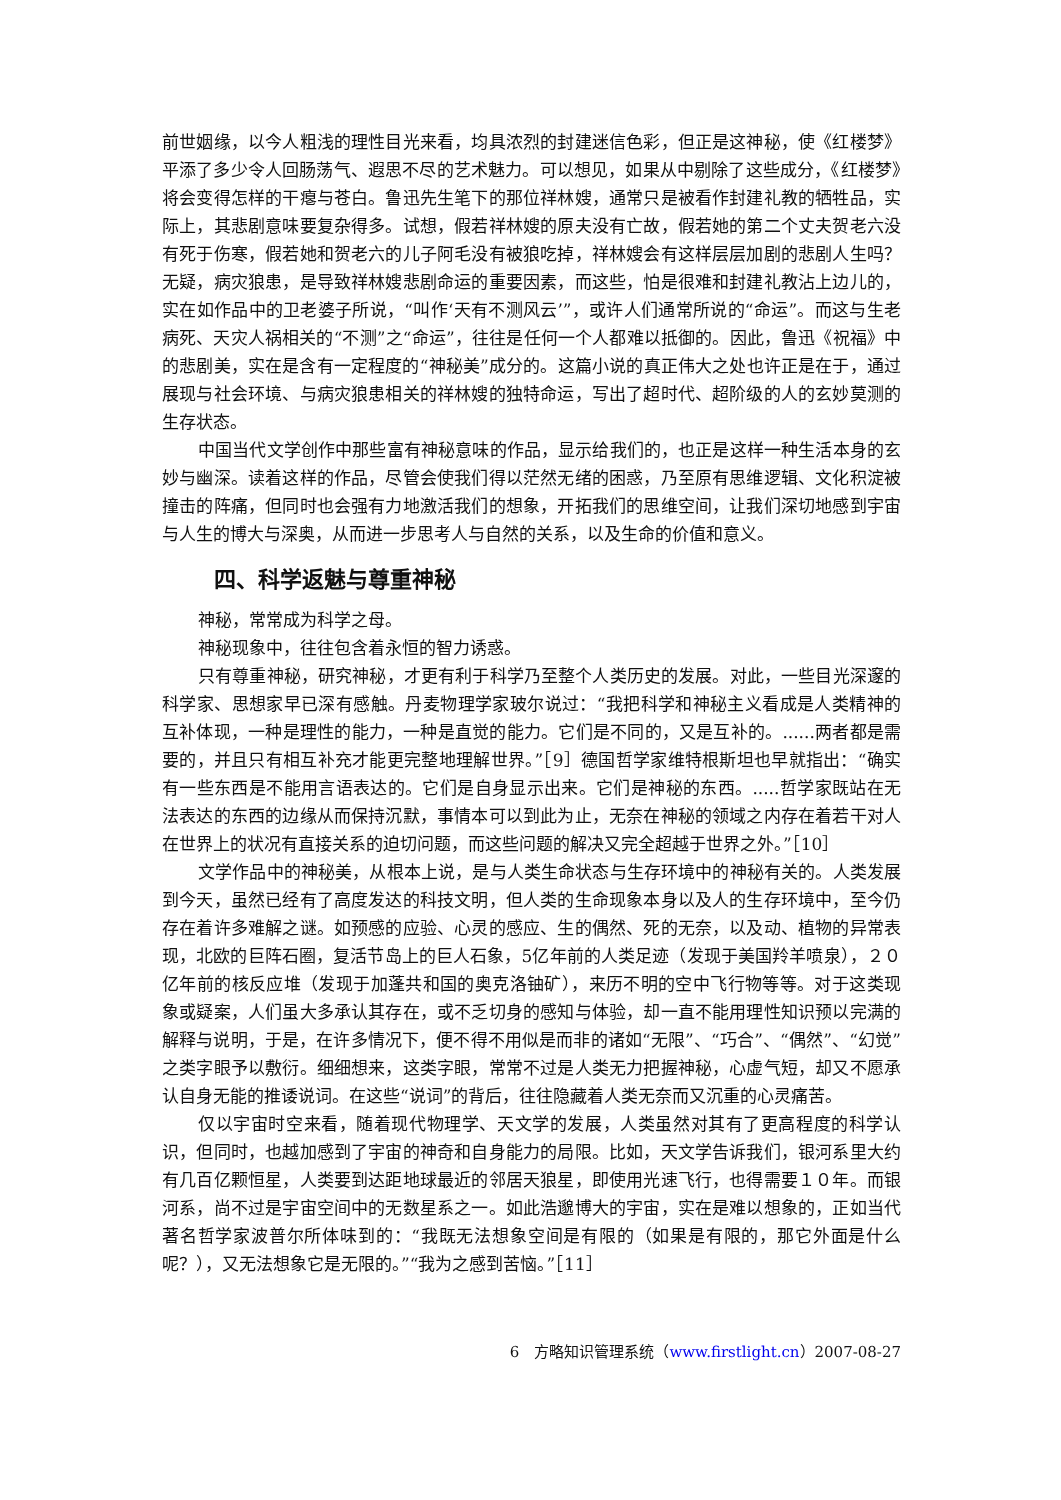前世姻缘，以今人粗浅的理性目光来看，均具浓烈的封建迷信色彩，但正是这神秘，使《红楼梦》平添了多少令人回肠荡气、遐思不尽的艺术魅力。可以想见，如果从中剔除了这些成分，《红楼梦》将会变得怎样的干瘪与苍白。鲁迅先生笔下的那位祥林嫂，通常只是被看作封建礼教的牺牲品，实际上，其悲剧意味要复杂得多。试想，假若祥林嫂的原夫没有亡故，假若她的第二个丈夫贺老六没有死于伤寒，假若她和贺老六的儿子阿毛没有被狼吃掉，祥林嫂会有这样层层加剧的悲剧人生吗？无疑，病灾狼患，是导致祥林嫂悲剧命运的重要因素，而这些，怕是很难和封建礼教沾上边儿的，实在如作品中的卫老婆子所说，“叫作‘天有不测风云’”，或许人们通常所说的“命运”。而这与生老病死、天灾人祸相关的“不测”之“命运”，往往是任何一个人都难以抵御的。因此，鲁迅《祝福》中的悲剧美，实在是含有一定程度的“神秘美”成分的。这篇小说的真正伟大之处也许正是在于，通过展现与社会环境、与病灾狼患相关的祥林嫂的独特命运，写出了超时代、超阶级的人的玄妙莫测的生存状态。
中国当代文学创作中那些富有神秘意味的作品，显示给我们的，也正是这样一种生活本身的玄妙与幽深。读着这样的作品，尽管会使我们得以茫然无绪的困惑，乃至原有思维逻辑、文化积淀被撞击的阵痛，但同时也会强有力地激活我们的想象，开拓我们的思维空间，让我们深切地感到宇宙与人生的博大与深奥，从而进一步思考人与自然的关系，以及生命的价值和意义。
四、科学返魅与尊重神秘
神秘，常常成为科学之母。
神秘现象中，往往包含着永恒的智力诱惑。
只有尊重神秘，研究神秘，才更有利于科学乃至整个人类历史的发展。对此，一些目光深邃的科学家、思想家早已深有感触。丹麦物理学家玻尔说过：“我把科学和神秘主义看成是人类精神的互补体现，一种是理性的能力，一种是直觉的能力。它们是不同的，又是互补的。......两者都是需要的，并且只有相互补充才能更完整地理解世界。”［9］德国哲学家维特根斯坦也早就指出：“确实有一些东西是不能用言语表达的。它们是自身显示出来。它们是神秘的东西。.....哲学家既站在无法表达的东西的边缘从而保持沉默，事情本可以到此为止，无奈在神秘的领域之内存在着若干对人在世界上的状况有直接关系的迫切问题，而这些问题的解决又完全超越于世界之外。”［10］
文学作品中的神秘美，从根本上说，是与人类生命状态与生存环境中的神秘有关的。人类发展到今天，虽然已经有了高度发达的科技文明，但人类的生命现象本身以及人的生存环境中，至今仍存在着许多难解之谜。如预感的应验、心灵的感应、生的偶然、死的无奈，以及动、植物的异常表现，北欧的巨阵石圈，复活节岛上的巨人石象，5亿年前的人类足迹（发现于美国羚羊喷泉），２０亿年前的核反应堆（发现于加蓬共和国的奥克洛铀矿），来历不明的空中飞行物等等。对于这类现象或疑案，人们虽大多承认其存在，或不乏切身的感知与体验，却一直不能用理性知识预以完满的解释与说明，于是，在许多情况下，便不得不用似是而非的诸如“无限”、“巧合”、“偶然”、“幻觉”之类字眼予以敷衍。细细想来，这类字眼，常常不过是人类无力把握神秘，心虚气短，却又不愿承认自身无能的推诿说词。在这些“说词”的背后，往往隐藏着人类无奈而又沉重的心灵痛苦。
仅以宇宙时空来看，随着现代物理学、天文学的发展，人类虽然对其有了更高程度的科学认识，但同时，也越加感到了宇宙的神奇和自身能力的局限。比如，天文学告诉我们，银河系里大约有几百亿颗恒星，人类要到达距地球最近的邻居天狼星，即使用光速飞行，也得需要１０年。而银河系，尚不过是宇宙空间中的无数星系之一。如此浩邈博大的宇宙，实在是难以想象的，正如当代著名哲学家波普尔所体味到的：“我既无法想象空间是有限的（如果是有限的，那它外面是什么呢？），又无法想象它是无限的。”“我为之感到苦恼。”［11］
6　方略知识管理系统（www.firstlight.cn）2007-08-27